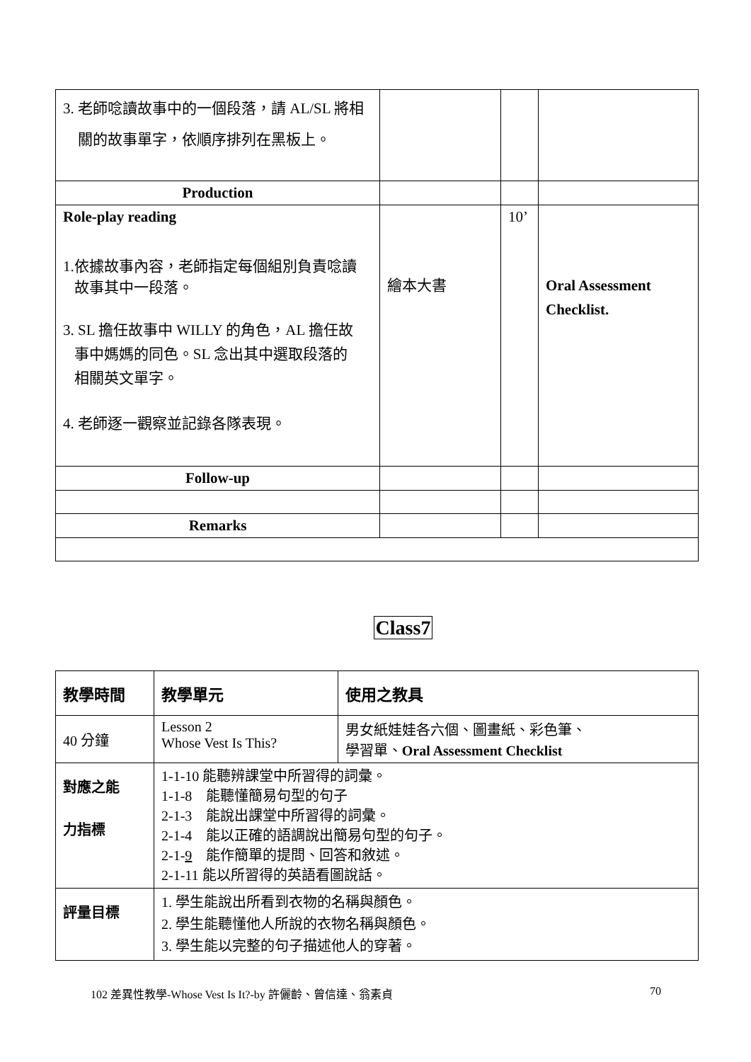| 3. 老師唸讀故事中的一個段落，請 AL/SL 將相 關的故事單字，依順序排列在黑板上。 | | | |
| Production | | | |
| Role-play reading 1.依據故事內容，老師指定每個組別負責唸讀 故事其中一段落。 3. SL 擔任故事中 WILLY 的角色，AL 擔任故 事中媽媽的同色。SL 念出其中選取段落的 相關英文單字。 4. 老師逐一觀察並記錄各隊表現。 | 繪本大書 | 10’ | Oral Assessment Checklist. |
| Follow-up | | | |
| Remarks | | | |
Class7
| 教學時間 | 教學單元 | 使用之教具 |
| 40 分鐘 | Lesson 2 Whose Vest Is This? | 男女紙娃娃各六個、圖畫紙、彩色筆、 學習單、 Oral Assessment Checklist |
| 對應之能 力指標 | 1-1-10 能聽辨課堂中所習得的詞彙。 1-1-8 能聽懂簡易句型的句子 2-1-3 能說出課堂中所習得的詞彙。 2-1-4 能以正確的語調說出簡易句型的句子。 2-1- 9 能作簡單的提問、回答和敘述。 2-1-11 能以所習得的英語看圖說話。 | |
| 評量目標 | 1. 學生能說出所看到衣物的名稱與顏色。 2. 學生能聽懂他人所說的衣物名稱與顏色。 3. 學生能以完整的句子描述他人的穿著。 | |
102 差異性教學-Whose Vest Is It?-by 許儷齡、曾信達、翁素貞 70